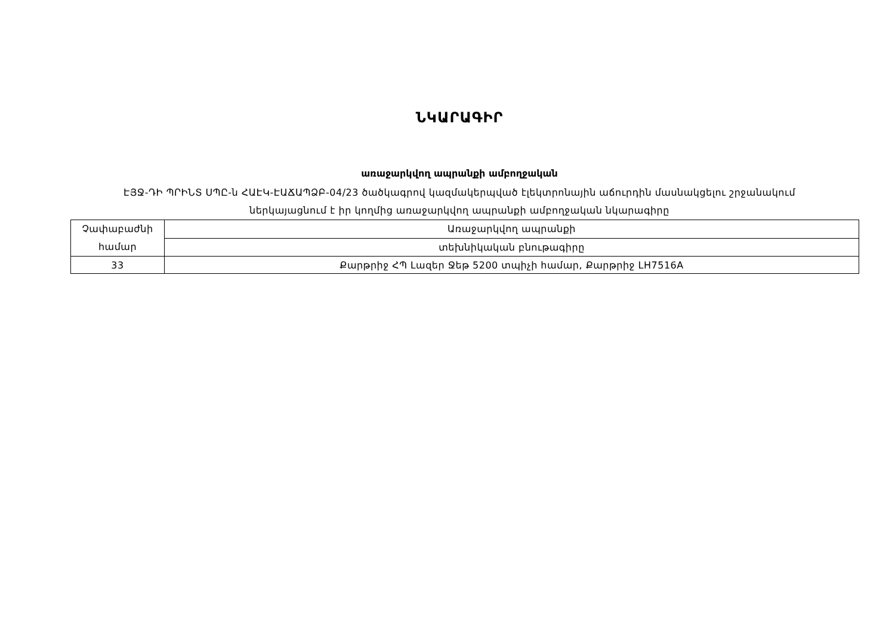ՆԿԱՐԱԳԻՐ
առաջարկվող ապրանքի ամբողջական
ԷՅՋ-ԴԻ ՊՐԻՆՏ ՍՊԸ-ն ՀԱԷԿ-ԷԱՃԱՊՁԲ-04/23 ծածկագրով կազմակերպված էլեկտրոնային աճուրդին մասնակցելու շրջանակում
ներկայացնում է իր կողմից առաջարկվող ապրանքի ամբողջական նկարագիրը
| Չափաբաժնի համար | Առաջարկվող ապրանքի |
| | տեխնիկական բնութագիրը |
| 33 | Քարթրիջ ՀՊ Լազեր Ջեթ 5200 տպիչի համար, Քարթրիջ LH7516A |